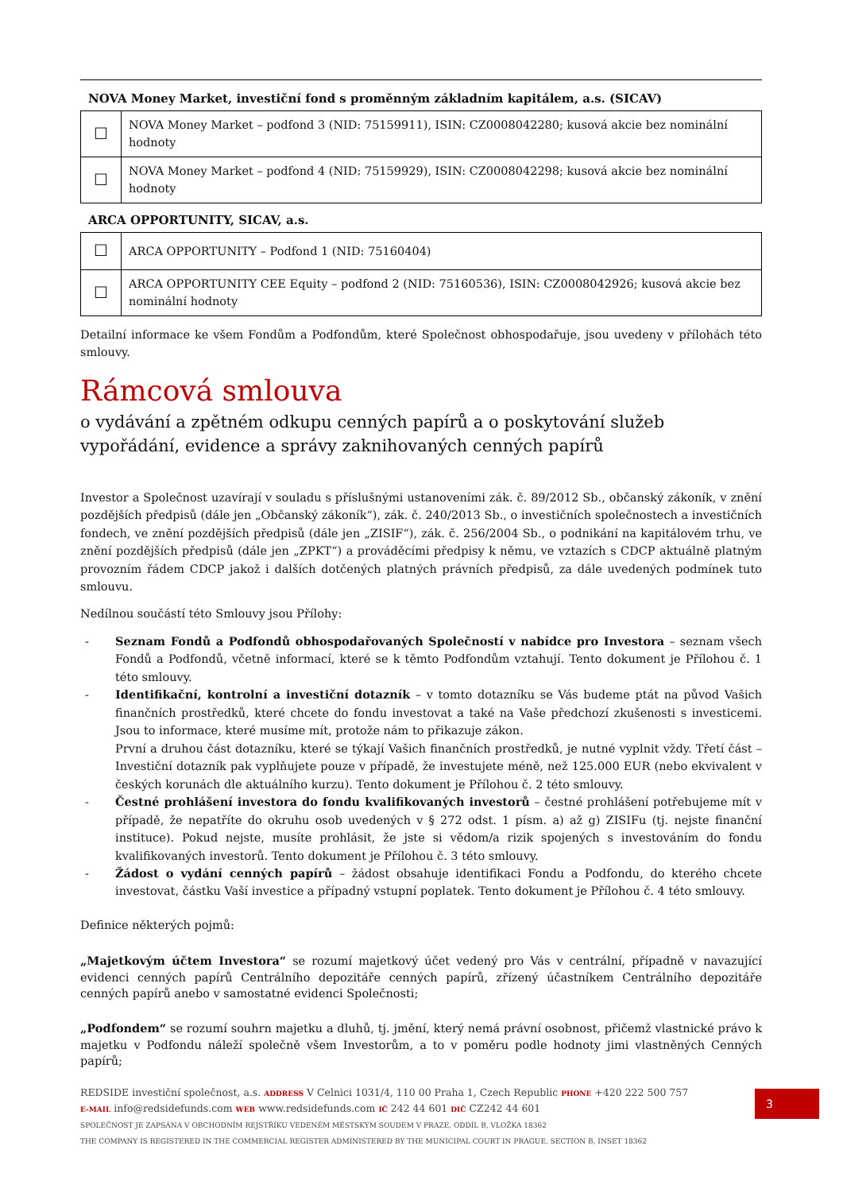NOVA Money Market, investiční fond s proměnným základním kapitálem, a.s. (SICAV)
| ☐ | NOVA Money Market – podfond 3 (NID: 75159911), ISIN: CZ0008042280; kusová akcie bez nominální hodnoty |
| ☐ | NOVA Money Market – podfond 4 (NID: 75159929), ISIN: CZ0008042298; kusová akcie bez nominální hodnoty |
ARCA OPPORTUNITY, SICAV, a.s.
| ☐ | ARCA OPPORTUNITY – Podfond 1 (NID: 75160404) |
| ☐ | ARCA OPPORTUNITY CEE Equity – podfond 2 (NID: 75160536), ISIN: CZ0008042926; kusová akcie bez nominální hodnoty |
Detailní informace ke všem Fondům a Podfondům, které Společnost obhospodařuje, jsou uvedeny v přílohách této smlouvy.
Rámcová smlouva
o vydávání a zpětném odkupu cenných papírů a o poskytování služeb vypořádání, evidence a správy zaknihovaných cenných papírů
Investor a Společnost uzavírají v souladu s příslušnými ustanoveními zák. č. 89/2012 Sb., občanský zákoník, v znění pozdějších předpisů (dále jen „Občanský zákoník“), zák. č. 240/2013 Sb., o investičních společnostech a investičních fondech, ve znění pozdějších předpisů (dále jen „ZISIF“), zák. č. 256/2004 Sb., o podnikání na kapitálovém trhu, ve znění pozdějších předpisů (dále jen „ZPKT“) a prováděcími předpisy k němu, ve vztazích s CDCP aktuálně platným provozním řádem CDCP jakož i dalších dotčených platných právních předpisů, za dále uvedených podmínek tuto smlouvu.
Nedílnou součástí této Smlouvy jsou Přílohy:
- Seznam Fondů a Podfondů obhospodařovaných Společností v nabídce pro Investora – seznam všech Fondů a Podfondů, včetně informací, které se k těmto Podfondům vztahují. Tento dokument je Přílohou č. 1 této smlouvy.
- Identifikační, kontrolní a investiční dotazník – v tomto dotazníku se Vás budeme ptát na původ Vašich finančních prostředků, které chcete do fondu investovat a také na Vaše předchozí zkušenosti s investicemi. Jsou to informace, které musíme mít, protože nám to přikazuje zákon.
První a druhou část dotazníku, které se týkají Vašich finančních prostředků, je nutné vyplnit vždy. Třetí část – Investiční dotazník pak vyplňujete pouze v případě, že investujete méně, než 125.000 EUR (nebo ekvivalent v českých korunách dle aktuálního kurzu). Tento dokument je Přílohou č. 2 této smlouvy.
- Čestné prohlášení investora do fondu kvalifikovaných investorů – čestné prohlášení potřebujeme mít v případě, že nepatříte do okruhu osob uvedených v § 272 odst. 1 písm. a) až g) ZISIFu (tj. nejste finanční instituce). Pokud nejste, musíte prohlásit, že jste si vědom/a rizik spojených s investováním do fondu kvalifikovaných investorů. Tento dokument je Přílohou č. 3 této smlouvy.
- Žádost o vydání cenných papírů – žádost obsahuje identifikaci Fondu a Podfondu, do kterého chcete investovat, částku Vaší investice a případný vstupní poplatek. Tento dokument je Přílohou č. 4 této smlouvy.
Definice některých pojmů:
„Majetkovým účtem Investora“ se rozumí majetkový účet vedený pro Vás v centrální, případně v navazující evidenci cenných papírů Centrálního depozitáře cenných papírů, zřízený účastníkem Centrálního depozitáře cenných papírů anebo v samostatné evidenci Společnosti;
„Podfondem“ se rozumí souhrn majetku a dluhů, tj. jmění, který nemá právní osobnost, přičemž vlastnické právo k majetku v Podfondu náleží společně všem Investorům, a to v poměru podle hodnoty jimi vlastněných Cenných papírů;
REDSIDE investiční společnost, a.s. ADDRESS V Celnici 1031/4, 110 00 Praha 1, Czech Republic PHONE +420 222 500 757
E-MAIL info@redsidefunds.com WEB www.redsidefunds.com IČ 242 44 601 DIČ CZ242 44 601
SPOLEČNOST JE ZAPSÁNA V OBCHODNÍM REJSTŘÍKU VEDENÉM MĚSTSKÝM SOUDEM V PRAZE, ODDÍL B, VLOŽKA 18362
THE COMPANY IS REGISTERED IN THE COMMERCIAL REGISTER ADMINISTERED BY THE MUNICIPAL COURT IN PRAGUE, SECTION B, INSET 18362
3